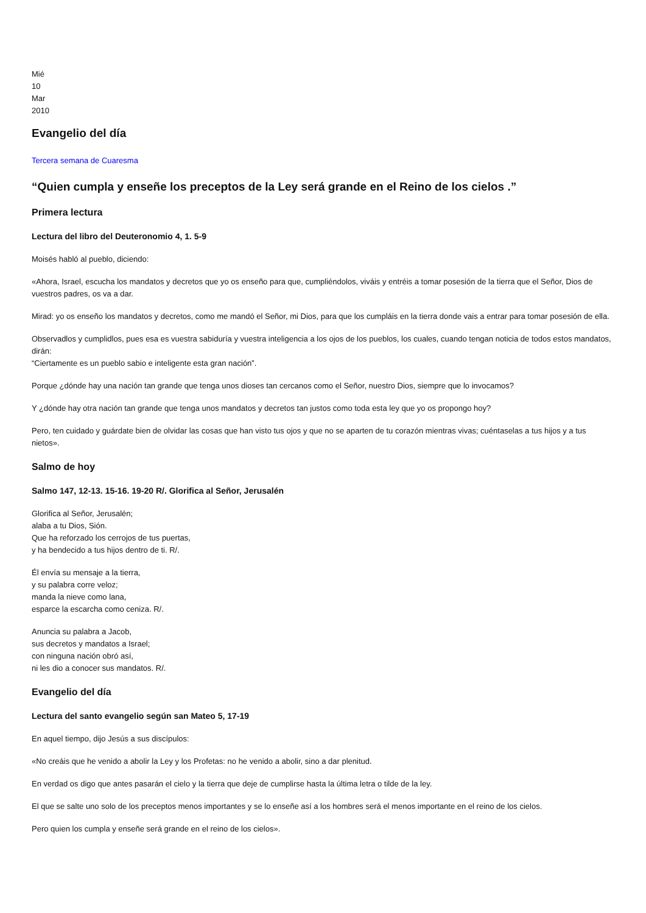Mié
10
Mar
2010
Evangelio del día
Tercera semana de Cuaresma
“Quien cumpla y enseñe los preceptos de la Ley será grande en el Reino de los cielos .”
Primera lectura
Lectura del libro del Deuteronomio 4, 1. 5-9
Moisés habló al pueblo, diciendo:
«Ahora, Israel, escucha los mandatos y decretos que yo os enseño para que, cumpliéndolos, viváis y entréis a tomar posesión de la tierra que el Señor, Dios de vuestros padres, os va a dar.
Mirad: yo os enseño los mandatos y decretos, como me mandó el Señor, mi Dios, para que los cumpláis en la tierra donde vais a entrar para tomar posesión de ella.
Observadlos y cumplidlos, pues esa es vuestra sabiduría y vuestra inteligencia a los ojos de los pueblos, los cuales, cuando tengan noticia de todos estos mandatos, dirán:
“Ciertamente es un pueblo sabio e inteligente esta gran nación”.
Porque ¿dónde hay una nación tan grande que tenga unos dioses tan cercanos como el Señor, nuestro Dios, siempre que lo invocamos?
Y ¿dónde hay otra nación tan grande que tenga unos mandatos y decretos tan justos como toda esta ley que yo os propongo hoy?
Pero, ten cuidado y guárdate bien de olvidar las cosas que han visto tus ojos y que no se aparten de tu corazón mientras vivas; cuéntaselas a tus hijos y a tus nietos».
Salmo de hoy
Salmo 147, 12-13. 15-16. 19-20 R/. Glorifica al Señor, Jerusalén
Glorifica al Señor, Jerusalén;
alaba a tu Dios, Sión.
Que ha reforzado los cerrojos de tus puertas,
y ha bendecido a tus hijos dentro de ti. R/.
Él envía su mensaje a la tierra,
y su palabra corre veloz;
manda la nieve como lana,
esparce la escarcha como ceniza. R/.
Anuncia su palabra a Jacob,
sus decretos y mandatos a Israel;
con ninguna nación obró así,
ni les dio a conocer sus mandatos. R/.
Evangelio del día
Lectura del santo evangelio según san Mateo 5, 17-19
En aquel tiempo, dijo Jesús a sus discípulos:
«No creáis que he venido a abolir la Ley y los Profetas: no he venido a abolir, sino a dar plenitud.
En verdad os digo que antes pasarán el cielo y la tierra que deje de cumplirse hasta la última letra o tilde de la ley.
El que se salte uno solo de los preceptos menos importantes y se lo enseñe así a los hombres será el menos importante en el reino de los cielos.
Pero quien los cumpla y enseñe será grande en el reino de los cielos».